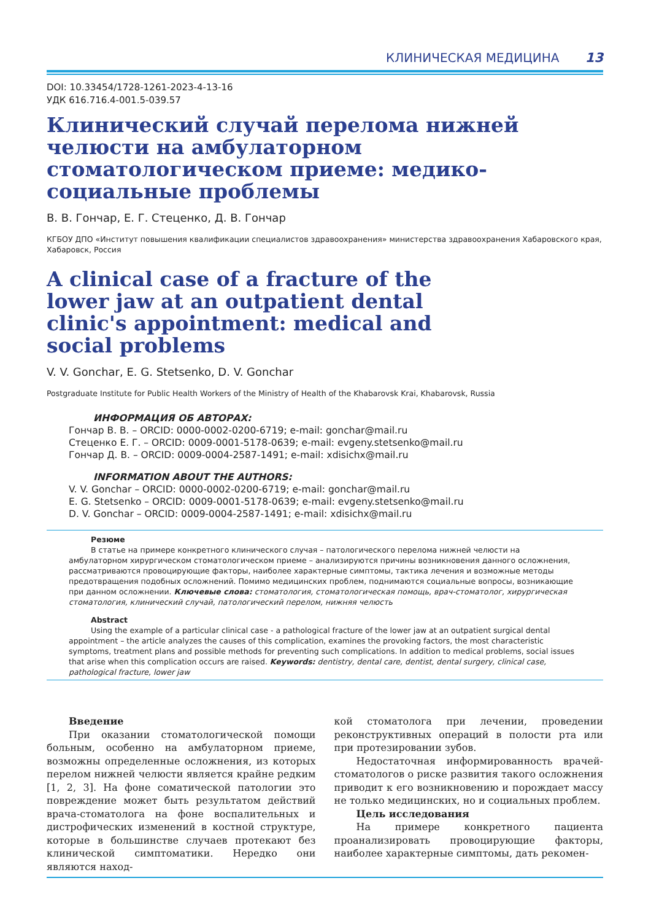КЛИНИЧЕСКАЯ МЕДИЦИНА 13
DOI: 10.33454/1728-1261-2023-4-13-16
УДК 616.716.4-001.5-039.57
Клинический случай перелома нижней челюсти на амбулаторном стоматологическом приеме: медико-социальные проблемы
В. В. Гончар, Е. Г. Стеценко, Д. В. Гончар
КГБОУ ДПО «Институт повышения квалификации специалистов здравоохранения» министерства здравоохранения Хабаровского края, Хабаровск, Россия
A clinical case of a fracture of the lower jaw at an outpatient dental clinic's appointment: medical and social problems
V. V. Gonchar, E. G. Stetsenko, D. V. Gonchar
Postgraduate Institute for Public Health Workers of the Ministry of Health of the Khabarovsk Krai, Khabarovsk, Russia
ИНФОРМАЦИЯ ОБ АВТОРАХ:
Гончар В. В. – ORCID: 0000-0002-0200-6719; e-mail: gonchar@mail.ru
Стеценко Е. Г. – ORCID: 0009-0001-5178-0639; e-mail: evgeny.stetsenko@mail.ru
Гончар Д. В. – ORCID: 0009-0004-2587-1491; e-mail: xdisichx@mail.ru
INFORMATION ABOUT THE AUTHORS:
V. V. Gonchar – ORCID: 0000-0002-0200-6719; e-mail: gonchar@mail.ru
E. G. Stetsenko – ORCID: 0009-0001-5178-0639; e-mail: evgeny.stetsenko@mail.ru
D. V. Gonchar – ORCID: 0009-0004-2587-1491; e-mail: xdisichx@mail.ru
Резюме
В статье на примере конкретного клинического случая – патологического перелома нижней челюсти на амбулаторном хирургическом стоматологическом приеме – анализируются причины возникновения данного осложнения, рассматриваются провоцирующие факторы, наиболее характерные симптомы, тактика лечения и возможные методы предотвращения подобных осложнений. Помимо медицинских проблем, поднимаются социальные вопросы, возникающие при данном осложнении. Ключевые слова: стоматология, стоматологическая помощь, врач-стоматолог, хирургическая стоматология, клинический случай, патологический перелом, нижняя челюсть
Abstract
Using the example of a particular clinical case - a pathological fracture of the lower jaw at an outpatient surgical dental appointment – the article analyzes the causes of this complication, examines the provoking factors, the most characteristic symptoms, treatment plans and possible methods for preventing such complications. In addition to medical problems, social issues that arise when this complication occurs are raised. Keywords: dentistry, dental care, dentist, dental surgery, clinical case, pathological fracture, lower jaw
Введение
При оказании стоматологической помощи больным, особенно на амбулаторном приеме, возможны определенные осложнения, из которых перелом нижней челюсти является крайне редким [1, 2, 3]. На фоне соматической патологии это повреждение может быть результатом действий врача-стоматолога на фоне воспалительных и дистрофических изменений в костной структуре, которые в большинстве случаев протекают без клинической симптоматики. Нередко они являются наход-
кой стоматолога при лечении, проведении реконструктивных операций в полости рта или при протезировании зубов.
Недостаточная информированность врачей-стоматологов о риске развития такого осложнения приводит к его возникновению и порождает массу не только медицинских, но и социальных проблем.
Цель исследования
На примере конкретного пациента проанализировать провоцирующие факторы, наиболее характерные симптомы, дать рекомен-